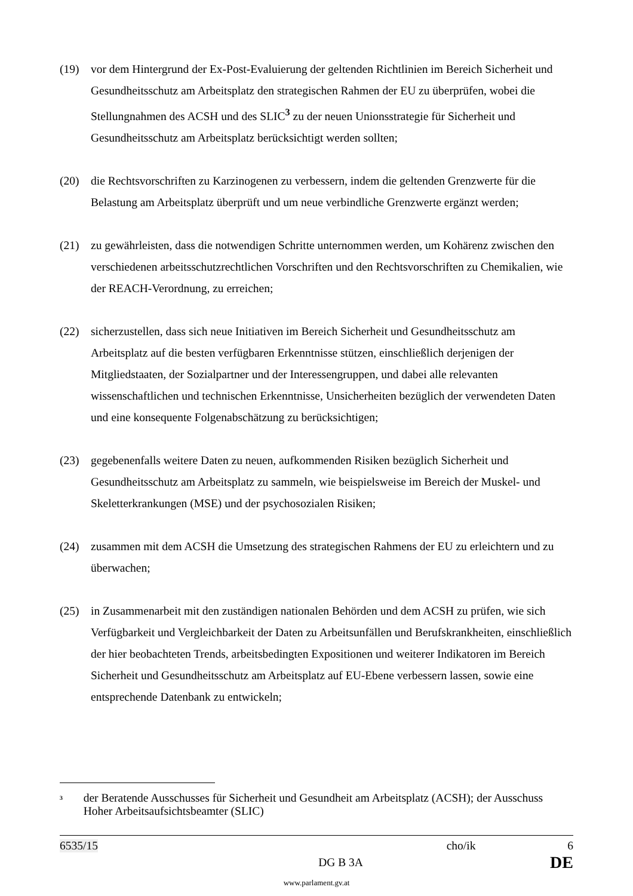(19) vor dem Hintergrund der Ex-Post-Evaluierung der geltenden Richtlinien im Bereich Sicherheit und Gesundheitsschutz am Arbeitsplatz den strategischen Rahmen der EU zu überprüfen, wobei die Stellungnahmen des ACSH und des SLIC<sup>3</sup> zu der neuen Unionsstrategie für Sicherheit und Gesundheitsschutz am Arbeitsplatz berücksichtigt werden sollten;
(20) die Rechtsvorschriften zu Karzinogenen zu verbessern, indem die geltenden Grenzwerte für die Belastung am Arbeitsplatz überprüft und um neue verbindliche Grenzwerte ergänzt werden;
(21) zu gewährleisten, dass die notwendigen Schritte unternommen werden, um Kohärenz zwischen den verschiedenen arbeitsschutzrechtlichen Vorschriften und den Rechtsvorschriften zu Chemikalien, wie der REACH-Verordnung, zu erreichen;
(22) sicherzustellen, dass sich neue Initiativen im Bereich Sicherheit und Gesundheitsschutz am Arbeitsplatz auf die besten verfügbaren Erkenntnisse stützen, einschließlich derjenigen der Mitgliedstaaten, der Sozialpartner und der Interessengruppen, und dabei alle relevanten wissenschaftlichen und technischen Erkenntnisse, Unsicherheiten bezüglich der verwendeten Daten und eine konsequente Folgenabschätzung zu berücksichtigen;
(23) gegebenenfalls weitere Daten zu neuen, aufkommenden Risiken bezüglich Sicherheit und Gesundheitsschutz am Arbeitsplatz zu sammeln, wie beispielsweise im Bereich der Muskel- und Skeletterkrankungen (MSE) und der psychosozialen Risiken;
(24) zusammen mit dem ACSH die Umsetzung des strategischen Rahmens der EU zu erleichtern und zu überwachen;
(25) in Zusammenarbeit mit den zuständigen nationalen Behörden und dem ACSH zu prüfen, wie sich Verfügbarkeit und Vergleichbarkeit der Daten zu Arbeitsunfällen und Berufskrankheiten, einschließlich der hier beobachteten Trends, arbeitsbedingten Expositionen und weiterer Indikatoren im Bereich Sicherheit und Gesundheitsschutz am Arbeitsplatz auf EU-Ebene verbessern lassen, sowie eine entsprechende Datenbank zu entwickeln;
<sup>3</sup>
der Beratende Ausschusses für Sicherheit und Gesundheit am Arbeitsplatz (ACSH); der Ausschuss Hoher Arbeitsaufsichtsbeamter (SLIC)
6535/15 cho/ik 6
DG B 3A DE
www.parlament.gv.at